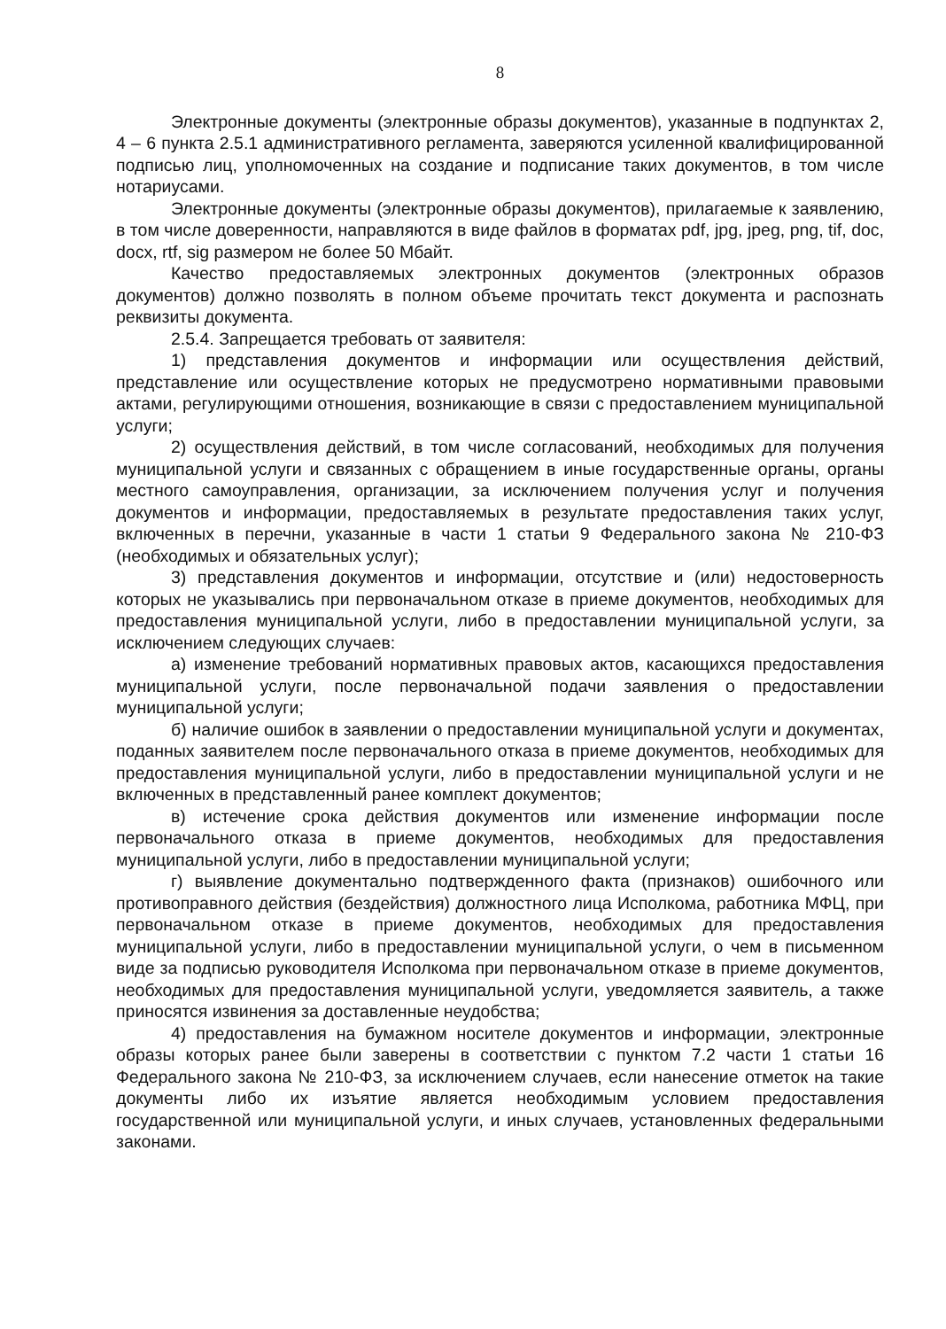8
Электронные документы (электронные образы документов), указанные в подпунктах 2, 4 – 6 пункта 2.5.1 административного регламента, заверяются усиленной квалифицированной подписью лиц, уполномоченных на создание и подписание таких документов, в том числе нотариусами.
Электронные документы (электронные образы документов), прилагаемые к заявлению, в том числе доверенности, направляются в виде файлов в форматах pdf, jpg, jpeg, png, tif, doc, docx, rtf, sig размером не более 50 Мбайт.
Качество предоставляемых электронных документов (электронных образов документов) должно позволять в полном объеме прочитать текст документа и распознать реквизиты документа.
2.5.4. Запрещается требовать от заявителя:
1) представления документов и информации или осуществления действий, представление или осуществление которых не предусмотрено нормативными правовыми актами, регулирующими отношения, возникающие в связи с предоставлением муниципальной услуги;
2) осуществления действий, в том числе согласований, необходимых для получения муниципальной услуги и связанных с обращением в иные государственные органы, органы местного самоуправления, организации, за исключением получения услуг и получения документов и информации, предоставляемых в результате предоставления таких услуг, включенных в перечни, указанные в части 1 статьи 9 Федерального закона № 210-ФЗ (необходимых и обязательных услуг);
3) представления документов и информации, отсутствие и (или) недостоверность которых не указывались при первоначальном отказе в приеме документов, необходимых для предоставления муниципальной услуги, либо в предоставлении муниципальной услуги, за исключением следующих случаев:
а) изменение требований нормативных правовых актов, касающихся предоставления муниципальной услуги, после первоначальной подачи заявления о предоставлении муниципальной услуги;
б) наличие ошибок в заявлении о предоставлении муниципальной услуги и документах, поданных заявителем после первоначального отказа в приеме документов, необходимых для предоставления муниципальной услуги, либо в предоставлении муниципальной услуги и не включенных в представленный ранее комплект документов;
в) истечение срока действия документов или изменение информации после первоначального отказа в приеме документов, необходимых для предоставления муниципальной услуги, либо в предоставлении муниципальной услуги;
г) выявление документально подтвержденного факта (признаков) ошибочного или противоправного действия (бездействия) должностного лица Исполкома, работника МФЦ, при первоначальном отказе в приеме документов, необходимых для предоставления муниципальной услуги, либо в предоставлении муниципальной услуги, о чем в письменном виде за подписью руководителя Исполкома при первоначальном отказе в приеме документов, необходимых для предоставления муниципальной услуги, уведомляется заявитель, а также приносятся извинения за доставленные неудобства;
4) предоставления на бумажном носителе документов и информации, электронные образы которых ранее были заверены в соответствии с пунктом 7.2 части 1 статьи 16 Федерального закона № 210-ФЗ, за исключением случаев, если нанесение отметок на такие документы либо их изъятие является необходимым условием предоставления государственной или муниципальной услуги, и иных случаев, установленных федеральными законами.